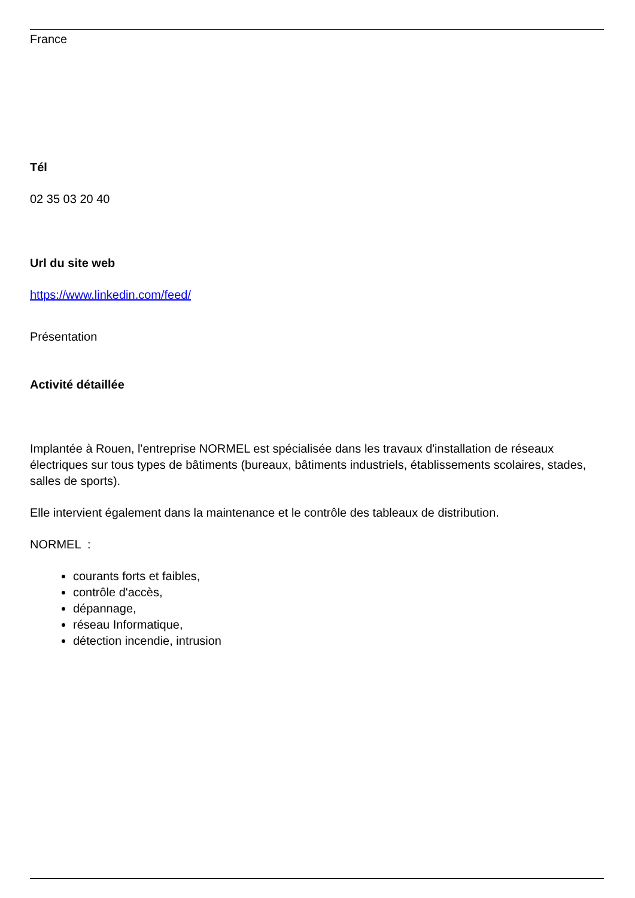France
Tél
02 35 03 20 40
Url du site web
https://www.linkedin.com/feed/
Présentation
Activité détaillée
Implantée à Rouen, l'entreprise NORMEL est spécialisée dans les travaux d'installation de réseaux électriques sur tous types de bâtiments (bureaux, bâtiments industriels, établissements scolaires, stades, salles de sports).
Elle intervient également dans la maintenance et le contrôle des tableaux de distribution.
NORMEL :
courants forts et faibles,
contrôle d'accès,
dépannage,
réseau Informatique,
détection incendie, intrusion